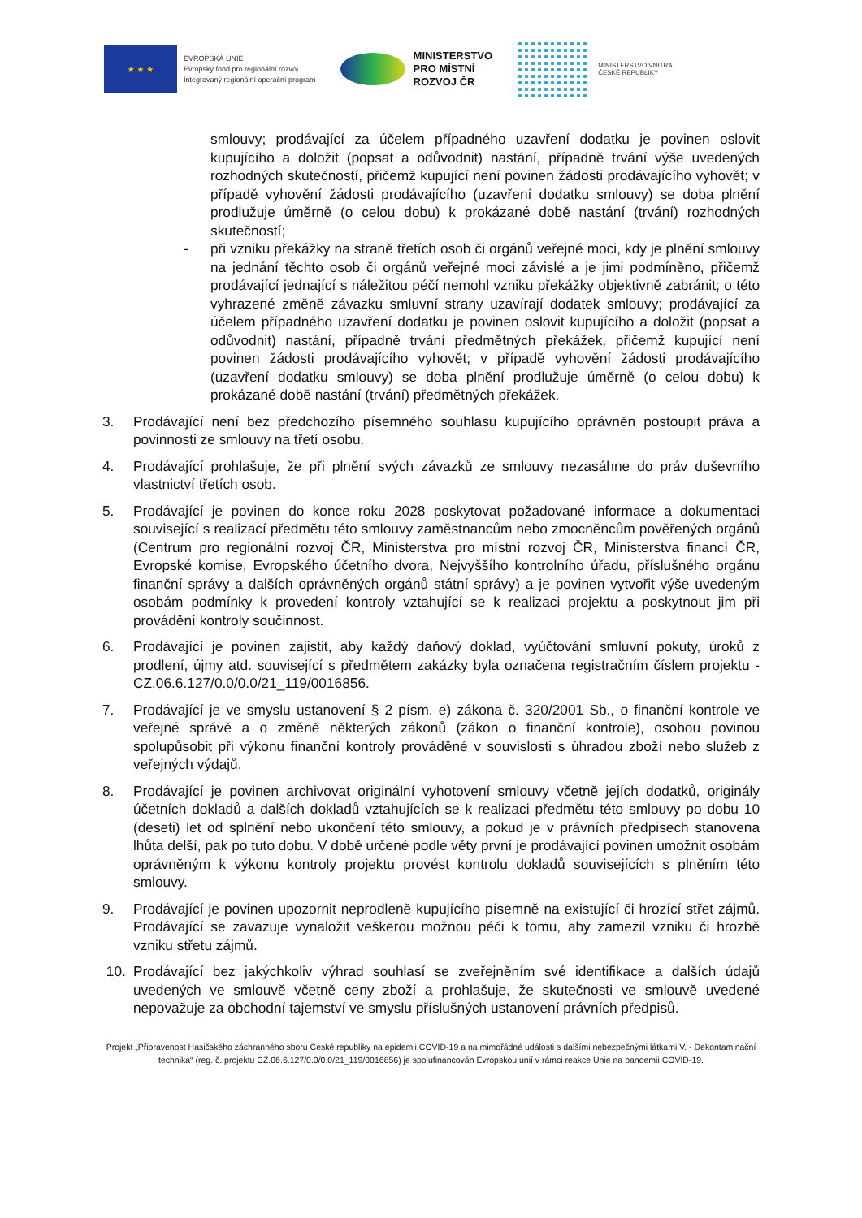★ ★ ★
EVROPSKÁ UNIE
Evropský fond pro regionální rozvoj
Integrovaný regionální operační program
MINISTERSTVO
PRO MÍSTNÍ
ROZVOJ ČR
MINISTERSTVO VNITRA
ČESKÉ REPUBLIKY
smlouvy; prodávající za účelem případného uzavření dodatku je povinen oslovit kupujícího a doložit (popsat a odůvodnit) nastání, případně trvání výše uvedených rozhodných skutečností, přičemž kupující není povinen žádosti prodávajícího vyhovět; v případě vyhovění žádosti prodávajícího (uzavření dodatku smlouvy) se doba plnění prodlužuje úměrně (o celou dobu) k prokázané době nastání (trvání) rozhodných skutečností;
- při vzniku překážky na straně třetích osob či orgánů veřejné moci, kdy je plnění smlouvy na jednání těchto osob či orgánů veřejné moci závislé a je jimi podmíněno, přičemž prodávající jednající s náležitou péčí nemohl vzniku překážky objektivně zabránit; o této vyhrazené změně závazku smluvní strany uzavírají dodatek smlouvy; prodávající za účelem případného uzavření dodatku je povinen oslovit kupujícího a doložit (popsat a odůvodnit) nastání, případně trvání předmětných překážek, přičemž kupující není povinen žádosti prodávajícího vyhovět; v případě vyhovění žádosti prodávajícího (uzavření dodatku smlouvy) se doba plnění prodlužuje úměrně (o celou dobu) k prokázané době nastání (trvání) předmětných překážek.
3. Prodávající není bez předchozího písemného souhlasu kupujícího oprávněn postoupit práva a povinnosti ze smlouvy na třetí osobu.
4. Prodávající prohlašuje, že při plnění svých závazků ze smlouvy nezasáhne do práv duševního vlastnictví třetích osob.
5. Prodávající je povinen do konce roku 2028 poskytovat požadované informace a dokumentaci související s realizací předmětu této smlouvy zaměstnancům nebo zmocněncům pověřených orgánů (Centrum pro regionální rozvoj ČR, Ministerstva pro místní rozvoj ČR, Ministerstva financí ČR, Evropské komise, Evropského účetního dvora, Nejvyššího kontrolního úřadu, příslušného orgánu finanční správy a dalších oprávněných orgánů státní správy) a je povinen vytvořit výše uvedeným osobám podmínky k provedení kontroly vztahující se k realizaci projektu a poskytnout jim při provádění kontroly součinnost.
6. Prodávající je povinen zajistit, aby každý daňový doklad, vyúčtování smluvní pokuty, úroků z prodlení, újmy atd. související s předmětem zakázky byla označena registračním číslem projektu - CZ.06.6.127/0.0/0.0/21_119/0016856.
7. Prodávající je ve smyslu ustanovení § 2 písm. e) zákona č. 320/2001 Sb., o finanční kontrole ve veřejné správě a o změně některých zákonů (zákon o finanční kontrole), osobou povinou spolupůsobit při výkonu finanční kontroly prováděné v souvislosti s úhradou zboží nebo služeb z veřejných výdajů.
8. Prodávající je povinen archivovat originální vyhotovení smlouvy včetně jejích dodatků, originály účetních dokladů a dalších dokladů vztahujících se k realizaci předmětu této smlouvy po dobu 10 (deseti) let od splnění nebo ukončení této smlouvy, a pokud je v právních předpisech stanovena lhůta delší, pak po tuto dobu. V době určené podle věty první je prodávající povinen umožnit osobám oprávněným k výkonu kontroly projektu provést kontrolu dokladů souvisejících s plněním této smlouvy.
9. Prodávající je povinen upozornit neprodleně kupujícího písemně na existující či hrozící střet zájmů. Prodávající se zavazuje vynaložit veškerou možnou péči k tomu, aby zamezil vzniku či hrozbě vzniku střetu zájmů.
10. Prodávající bez jakýchkoliv výhrad souhlasí se zveřejněním své identifikace a dalších údajů uvedených ve smlouvě včetně ceny zboží a prohlašuje, že skutečnosti ve smlouvě uvedené nepovažuje za obchodní tajemství ve smyslu příslušných ustanovení právních předpisů.
Projekt „Připravenost Hasičského záchranného sboru České republiky na epidemii COVID-19 a na mimořádné události s dalšími nebezpečnými látkami V. - Dekontaminační technika“ (reg. č. projektu CZ.06.6.127/0.0/0.0/21_119/0016856) je spolufinancován Evropskou unií v rámci reakce Unie na pandemii COVID-19.